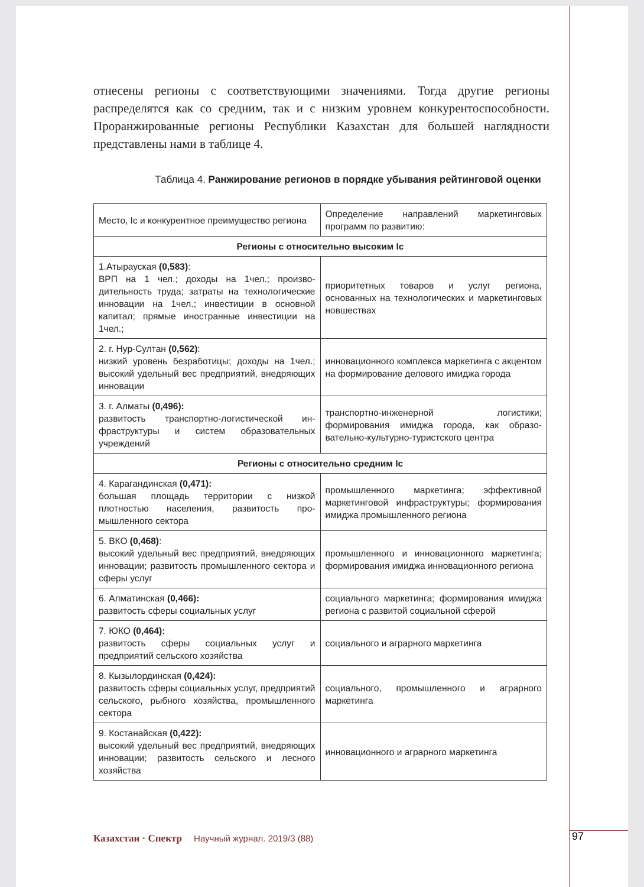отнесены регионы с соответствующими значениями. Тогда другие регионы распределятся как со средним, так и с низким уровнем конкурентоспособ­ности. Проранжированные регионы Республики Казахстан для большей наглядности представлены нами в таблице 4.
Таблица 4. Ранжирование регионов в порядке убывания рейтинговой оценки
| Место, Ic и конкурентное преимущество региона | Определение направлений маркетинговых программ по развитию: |
| Регионы с относительно высоким Ic | |
| 1.Атырауская (0,583) : ВРП на 1 чел.; доходы на 1чел.; произво­дительность труда; затраты на технологи­ческие инновации на 1чел.; инвестиции в основной капитал; прямые иностранные инвестиции на 1чел.; | приоритетных товаров и услуг региона, основанных на технологических и маркетинговых новшествах |
| 2. г. Нур-Султан (0,562) : низкий уровень безработицы; доходы на 1чел.; высокий удельный вес предприятий, внедряющих инновации | инновационного комплекса маркетинга с акцентом на формирование делового имиджа города |
| 3. г. Алматы (0,496): развитость транспортно-логистической ин­фраструктуры и систем образовательных учреждений | транспортно-инженерной логистики; формирования имиджа города, как образо­вательно-культурно-туристского центра |
| Регионы с относительно средним Ic | |
| 4. Карагандинская (0,471): большая площадь территории с низкой плотностью населения, развитость про­мышленного сектора | промышленного маркетинга; эффективной маркетинговой инфраструктуры; формиро­вания имиджа промышленного региона |
| 5. ВКО (0,468) : высокий удельный вес предприятий, вне­дряющих инновации; развитость промыш­ленного сектора и сферы услуг | промышленного и инновационного марке­тинга; формирования имиджа инновацион­ного региона |
| 6. Алматинская (0,466): развитость сферы социальных услуг | социального маркетинга; формирования имиджа региона с развитой социальной сферой |
| 7. ЮКО (0,464): развитость сферы социальных услуг и предприятий сельского хозяйства | социального и аграрного маркетинга |
| 8. Кызылординская (0,424): развитость сферы социальных услуг, пред­приятий сельского, рыбного хозяйства, про­мышленного сектора | социального, промышленного и аграрного маркетинга |
| 9. Костанайская (0,422): высокий удельный вес предприятий, внедряющих инновации; развитость сельского и лесного хозяйства | инновационного и аграрного маркетинга |
Казахстан · Спектр Научный журнал. 2019/3 (88)
97